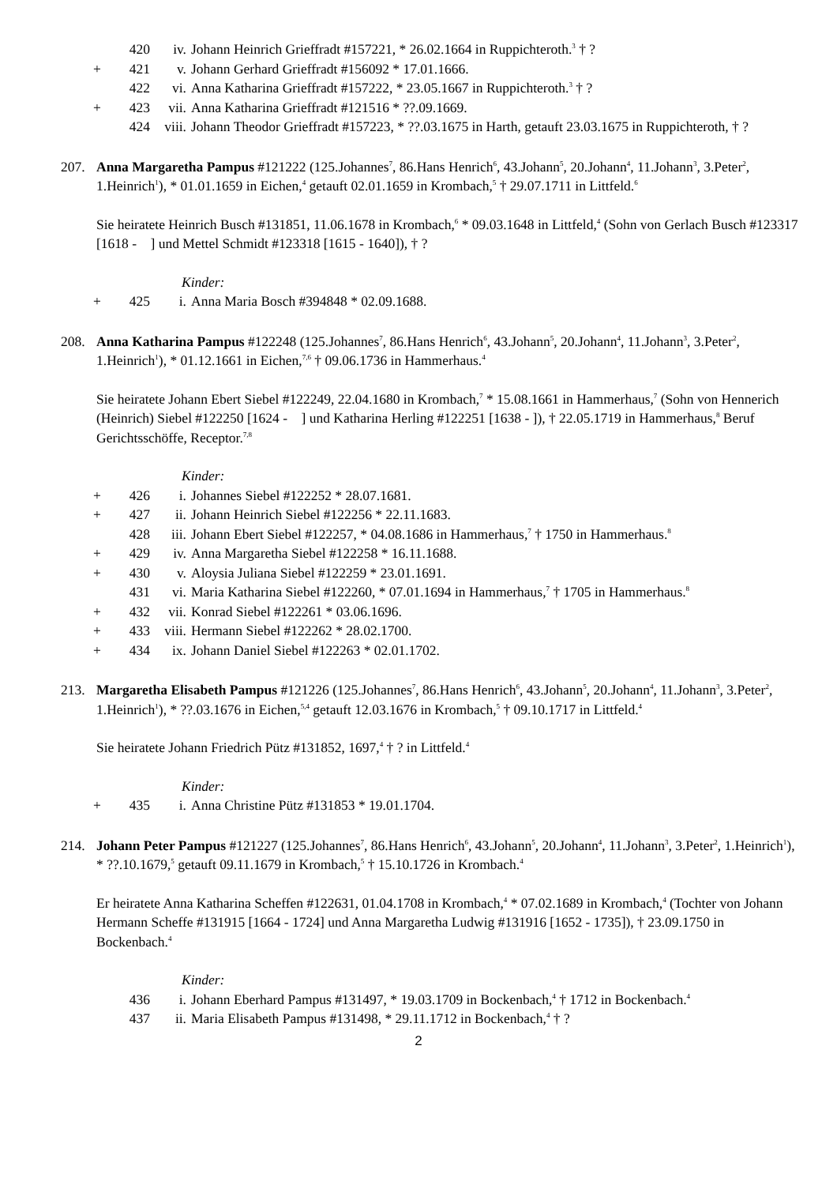420 iv. Johann Heinrich Grieffradt #157221, * 26.02.1664 in Ruppichteroth.<sup>3</sup> † ?
+ 421 v. Johann Gerhard Grieffradt #156092 * 17.01.1666.
422 vi. Anna Katharina Grieffradt #157222, * 23.05.1667 in Ruppichteroth.<sup>3</sup> † ?
+ 423 vii. Anna Katharina Grieffradt #121516 * ??.09.1669.
424 viii. Johann Theodor Grieffradt #157223, * ??.03.1675 in Harth, getauft 23.03.1675 in Ruppichteroth, † ?
207. Anna Margaretha Pampus #121222 (125.Johannes<sup>7</sup>, 86.Hans Henrich<sup>6</sup>, 43.Johann<sup>5</sup>, 20.Johann<sup>4</sup>, 11.Johann<sup>3</sup>, 3.Peter<sup>2</sup>, 1.Heinrich<sup>1</sup>), * 01.01.1659 in Eichen,<sup>4</sup> getauft 02.01.1659 in Krombach,<sup>5</sup> † 29.07.1711 in Littfeld.<sup>6</sup>
Sie heiratete Heinrich Busch #131851, 11.06.1678 in Krombach,<sup>6</sup> * 09.03.1648 in Littfeld,<sup>4</sup> (Sohn von Gerlach Busch #123317 [1618 - ] und Mettel Schmidt #123318 [1615 - 1640]), † ?
Kinder:
+ 425 i. Anna Maria Bosch #394848 * 02.09.1688.
208. Anna Katharina Pampus #122248 (125.Johannes<sup>7</sup>, 86.Hans Henrich<sup>6</sup>, 43.Johann<sup>5</sup>, 20.Johann<sup>4</sup>, 11.Johann<sup>3</sup>, 3.Peter<sup>2</sup>, 1.Heinrich<sup>1</sup>), * 01.12.1661 in Eichen,<sup>7,6</sup> † 09.06.1736 in Hammerhaus.<sup>4</sup>
Sie heiratete Johann Ebert Siebel #122249, 22.04.1680 in Krombach,<sup>7</sup> * 15.08.1661 in Hammerhaus,<sup>7</sup> (Sohn von Hennerich (Heinrich) Siebel #122250 [1624 - ] und Katharina Herling #122251 [1638 - ]), † 22.05.1719 in Hammerhaus,<sup>8</sup> Beruf Gerichtsschöffe, Receptor.<sup>7,8</sup>
Kinder:
+ 426 i. Johannes Siebel #122252 * 28.07.1681.
+ 427 ii. Johann Heinrich Siebel #122256 * 22.11.1683.
428 iii. Johann Ebert Siebel #122257, * 04.08.1686 in Hammerhaus,<sup>7</sup> † 1750 in Hammerhaus.<sup>8</sup>
+ 429 iv. Anna Margaretha Siebel #122258 * 16.11.1688.
+ 430 v. Aloysia Juliana Siebel #122259 * 23.01.1691.
431 vi. Maria Katharina Siebel #122260, * 07.01.1694 in Hammerhaus,<sup>7</sup> † 1705 in Hammerhaus.<sup>8</sup>
+ 432 vii. Konrad Siebel #122261 * 03.06.1696.
+ 433 viii. Hermann Siebel #122262 * 28.02.1700.
+ 434 ix. Johann Daniel Siebel #122263 * 02.01.1702.
213. Margaretha Elisabeth Pampus #121226 (125.Johannes<sup>7</sup>, 86.Hans Henrich<sup>6</sup>, 43.Johann<sup>5</sup>, 20.Johann<sup>4</sup>, 11.Johann<sup>3</sup>, 3.Peter<sup>2</sup>, 1.Heinrich<sup>1</sup>), * ??.03.1676 in Eichen,<sup>5,4</sup> getauft 12.03.1676 in Krombach,<sup>5</sup> † 09.10.1717 in Littfeld.<sup>4</sup>
Sie heiratete Johann Friedrich Pütz #131852, 1697,<sup>4</sup> † ? in Littfeld.<sup>4</sup>
Kinder:
+ 435 i. Anna Christine Pütz #131853 * 19.01.1704.
214. Johann Peter Pampus #121227 (125.Johannes<sup>7</sup>, 86.Hans Henrich<sup>6</sup>, 43.Johann<sup>5</sup>, 20.Johann<sup>4</sup>, 11.Johann<sup>3</sup>, 3.Peter<sup>2</sup>, 1.Heinrich<sup>1</sup>), * ??.10.1679,<sup>5</sup> getauft 09.11.1679 in Krombach,<sup>5</sup> † 15.10.1726 in Krombach.<sup>4</sup>
Er heiratete Anna Katharina Scheffen #122631, 01.04.1708 in Krombach,<sup>4</sup> * 07.02.1689 in Krombach,<sup>4</sup> (Tochter von Johann Hermann Scheffe #131915 [1664 - 1724] und Anna Margaretha Ludwig #131916 [1652 - 1735]), † 23.09.1750 in Bockenbach.<sup>4</sup>
Kinder:
436 i. Johann Eberhard Pampus #131497, * 19.03.1709 in Bockenbach,<sup>4</sup> † 1712 in Bockenbach.<sup>4</sup>
437 ii. Maria Elisabeth Pampus #131498, * 29.11.1712 in Bockenbach,<sup>4</sup> † ?
2